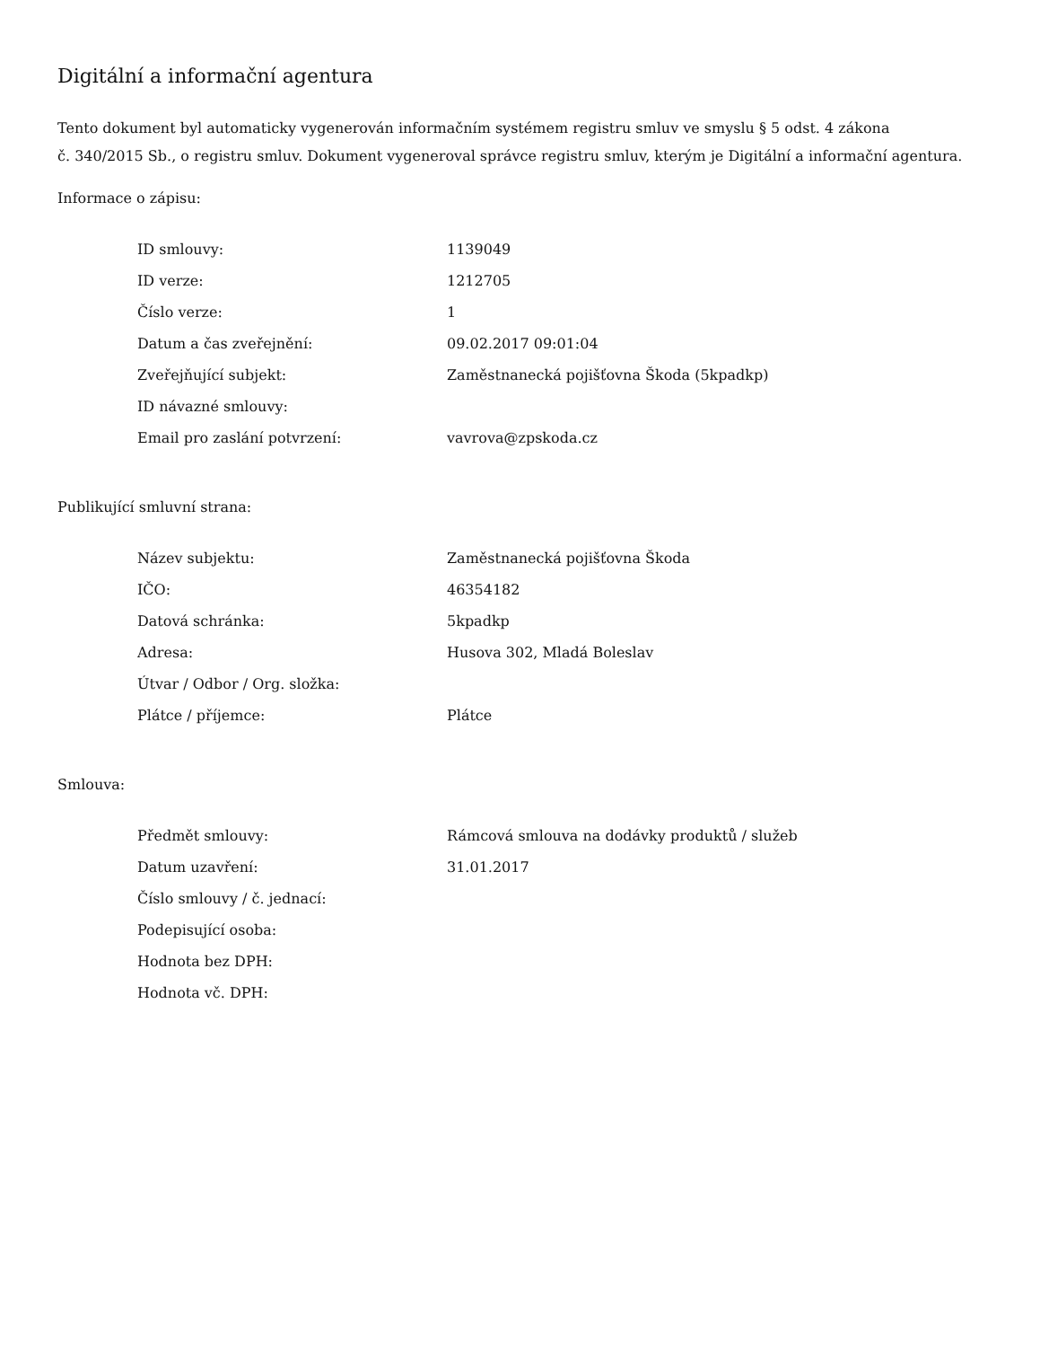Digitální a informační agentura
Tento dokument byl automaticky vygenerován informačním systémem registru smluv ve smyslu § 5 odst. 4 zákona
č. 340/2015 Sb., o registru smluv. Dokument vygeneroval správce registru smluv, kterým je Digitální a informační agentura.
Informace o zápisu:
| ID smlouvy: | 1139049 |
| ID verze: | 1212705 |
| Číslo verze: | 1 |
| Datum a čas zveřejnění: | 09.02.2017 09:01:04 |
| Zveřejňující subjekt: | Zaměstnanecká pojišťovna Škoda (5kpadkp) |
| ID návazné smlouvy: | |
| Email pro zaslání potvrzení: | vavrova@zpskoda.cz |
Publikující smluvní strana:
| Název subjektu: | Zaměstnanecká pojišťovna Škoda |
| IČO: | 46354182 |
| Datová schránka: | 5kpadkp |
| Adresa: | Husova 302, Mladá Boleslav |
| Útvar / Odbor / Org. složka: | |
| Plátce / příjemce: | Plátce |
Smlouva:
| Předmět smlouvy: | Rámcová smlouva na dodávky produktů / služeb |
| Datum uzavření: | 31.01.2017 |
| Číslo smlouvy / č. jednací: | |
| Podepisující osoba: | |
| Hodnota bez DPH: | |
| Hodnota vč. DPH: | |